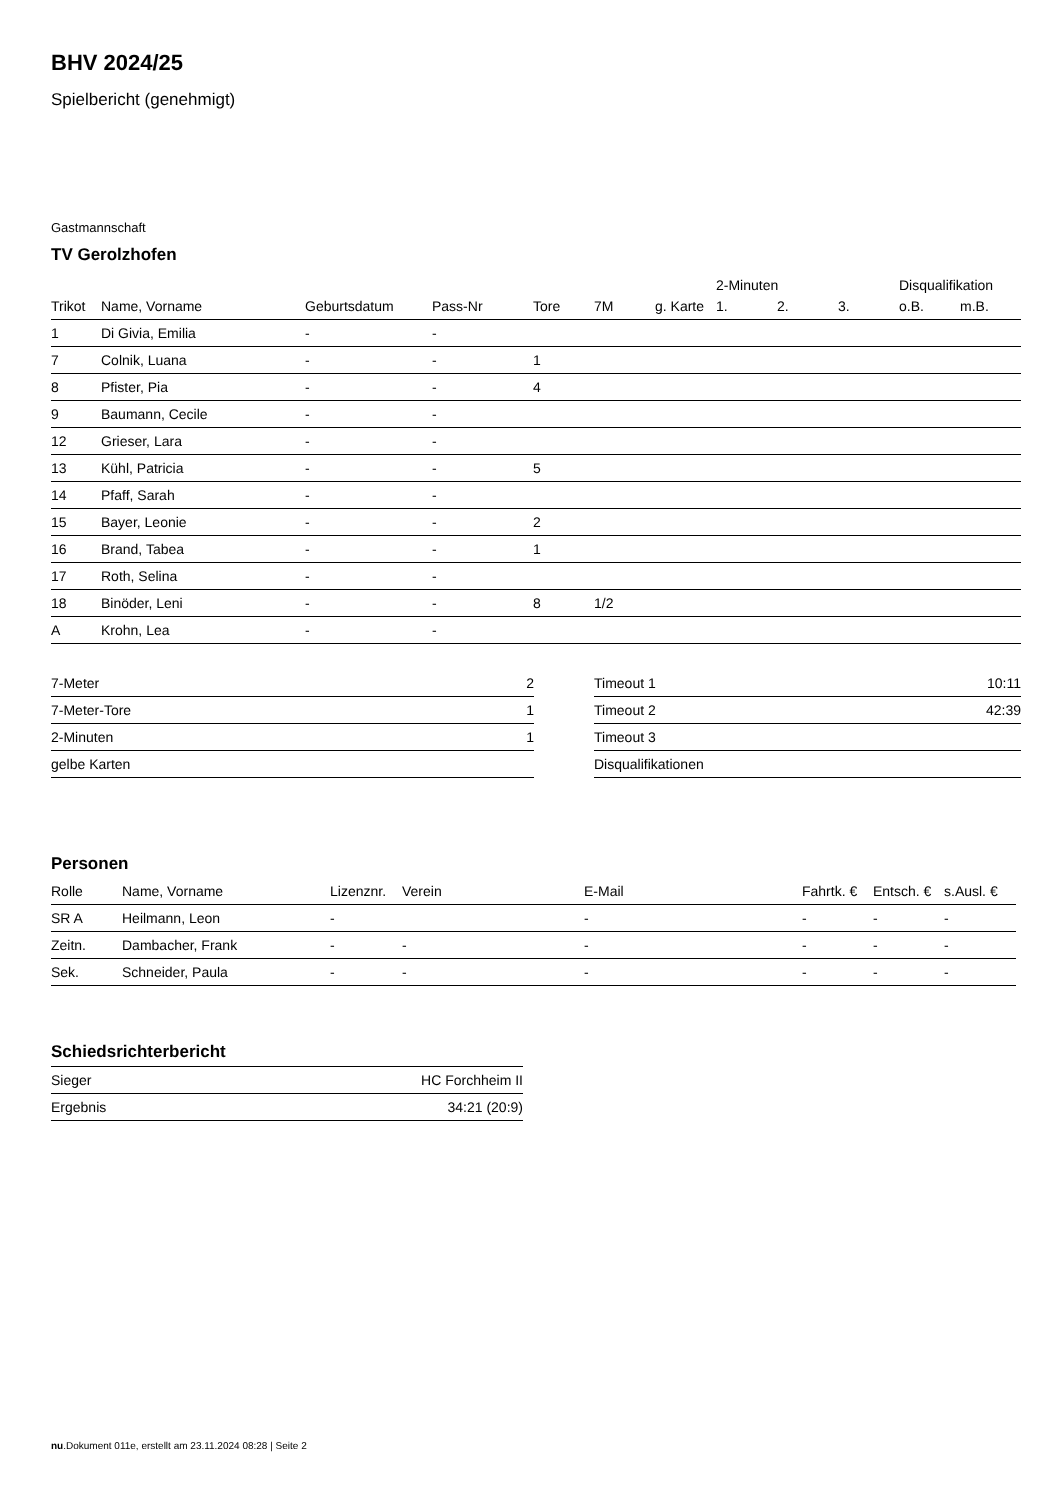BHV 2024/25
Spielbericht (genehmigt)
Gastmannschaft
TV Gerolzhofen
| | | | | | | | 2-Minuten | | | Disqualifikation | |
| --- | --- | --- | --- | --- | --- | --- | --- | --- | --- | --- | --- |
| Trikot | Name, Vorname | Geburtsdatum | Pass-Nr | Tore | 7M | g. Karte | 1. | 2. | 3. | o.B. | m.B. |
| 1 | Di Givia, Emilia | - | - | | | | | | | | |
| 7 | Colnik, Luana | - | - | 1 | | | | | | | |
| 8 | Pfister, Pia | - | - | 4 | | | | | | | |
| 9 | Baumann, Cecile | - | - | | | | | | | | |
| 12 | Grieser, Lara | - | - | | | | | | | | |
| 13 | Kühl, Patricia | - | - | 5 | | | | | | | |
| 14 | Pfaff, Sarah | - | - | | | | | | | | |
| 15 | Bayer, Leonie | - | - | 2 | | | | | | | |
| 16 | Brand, Tabea | - | - | 1 | | | | | | | |
| 17 | Roth, Selina | - | - | | | | | | | | |
| 18 | Binöder, Leni | - | - | 8 | 1/2 | | | | | | |
| A | Krohn, Lea | - | - | | | | | | | | |
| 7-Meter | 2 |
| 7-Meter-Tore | 1 |
| 2-Minuten | 1 |
| gelbe Karten | |
| Timeout 1 | 10:11 |
| Timeout 2 | 42:39 |
| Timeout 3 | |
| Disqualifikationen | |
Personen
| Rolle | Name, Vorname | Lizenznr. | Verein | E-Mail | Fahrtk. € | Entsch. € | s.Ausl. € |
| --- | --- | --- | --- | --- | --- | --- | --- |
| SR A | Heilmann, Leon | - | | - | - | - | - |
| Zeitn. | Dambacher, Frank | - | - | - | - | - | - |
| Sek. | Schneider, Paula | - | - | - | - | - | - |
Schiedsrichterbericht
| Sieger | HC Forchheim II |
| Ergebnis | 34:21 (20:9) |
nu.Dokument 011e, erstellt am 23.11.2024 08:28 | Seite 2